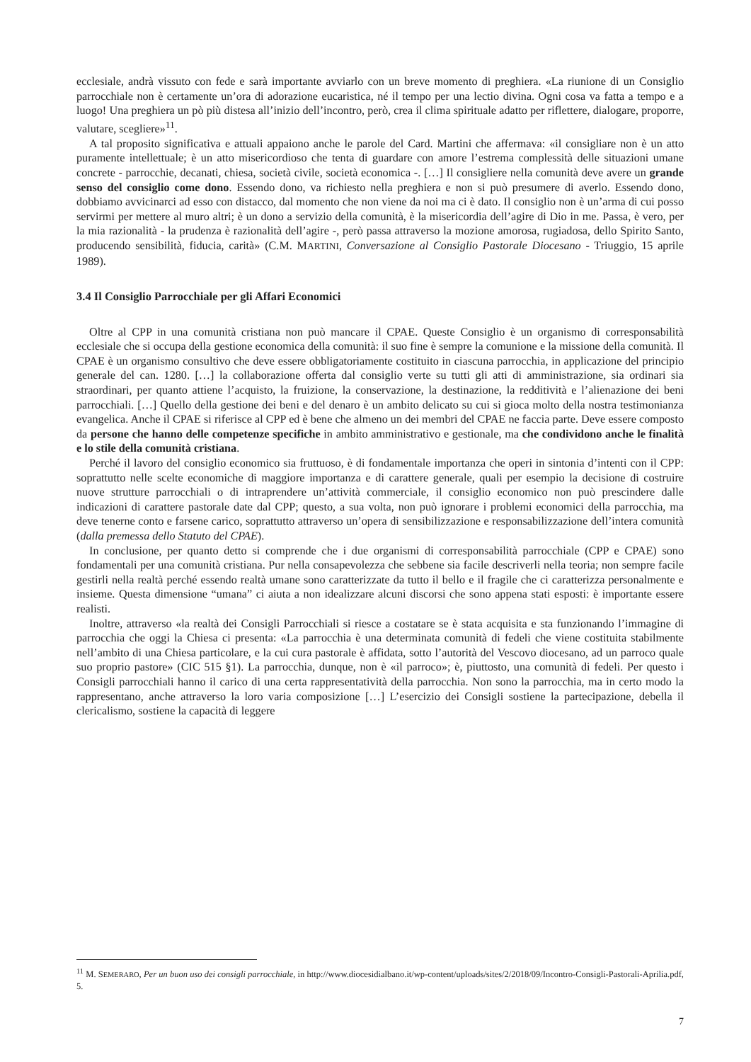ecclesiale, andrà vissuto con fede e sarà importante avviarlo con un breve momento di preghiera. «La riunione di un Consiglio parrocchiale non è certamente un’ora di adorazione eucaristica, né il tempo per una lectio divina. Ogni cosa va fatta a tempo e a luogo! Una preghiera un pò più distesa all’inizio dell’incontro, però, crea il clima spirituale adatto per riflettere, dialogare, proporre, valutare, scegliere»<sup>11</sup>.
A tal proposito significativa e attuali appaiono anche le parole del Card. Martini che affermava: «il consigliare non è un atto puramente intellettuale; è un atto misericordioso che tenta di guardare con amore l’estrema complessità delle situazioni umane concrete - parrocchie, decanati, chiesa, società civile, società economica -. […] Il consigliere nella comunità deve avere un grande senso del consiglio come dono. Essendo dono, va richiesto nella preghiera e non si può presumere di averlo. Essendo dono, dobbiamo avvicinarci ad esso con distacco, dal momento che non viene da noi ma ci è dato. Il consiglio non è un’arma di cui posso servirmi per mettere al muro altri; è un dono a servizio della comunità, è la misericordia dell’agire di Dio in me. Passa, è vero, per la mia razionalità - la prudenza è razionalità dell’agire -, però passa attraverso la mozione amorosa, rugiadosa, dello Spirito Santo, producendo sensibilità, fiducia, carità» (C.M. MARTINI, Conversazione al Consiglio Pastorale Diocesano - Triuggio, 15 aprile 1989).
3.4 Il Consiglio Parrocchiale per gli Affari Economici
Oltre al CPP in una comunità cristiana non può mancare il CPAE. Queste Consiglio è un organismo di corresponsabilità ecclesiale che si occupa della gestione economica della comunità: il suo fine è sempre la comunione e la missione della comunità. Il CPAE è un organismo consultivo che deve essere obbligatoriamente costituito in ciascuna parrocchia, in applicazione del principio generale del can. 1280. […] la collaborazione offerta dal consiglio verte su tutti gli atti di amministrazione, sia ordinari sia straordinari, per quanto attiene l’acquisto, la fruizione, la conservazione, la destinazione, la redditività e l’alienazione dei beni parrocchiali. […] Quello della gestione dei beni e del denaro è un ambito delicato su cui si gioca molto della nostra testimonianza evangelica. Anche il CPAE si riferisce al CPP ed è bene che almeno un dei membri del CPAE ne faccia parte. Deve essere composto da persone che hanno delle competenze specifiche in ambito amministrativo e gestionale, ma che condividono anche le finalità e lo stile della comunità cristiana.
Perché il lavoro del consiglio economico sia fruttuoso, è di fondamentale importanza che operi in sintonia d’intenti con il CPP: soprattutto nelle scelte economiche di maggiore importanza e di carattere generale, quali per esempio la decisione di costruire nuove strutture parrocchiali o di intraprendere un’attività commerciale, il consiglio economico non può prescindere dalle indicazioni di carattere pastorale date dal CPP; questo, a sua volta, non può ignorare i problemi economici della parrocchia, ma deve tenerne conto e farsene carico, soprattutto attraverso un’opera di sensibilizzazione e responsabilizzazione dell’intera comunità (dalla premessa dello Statuto del CPAE).
In conclusione, per quanto detto si comprende che i due organismi di corresponsabilità parrocchiale (CPP e CPAE) sono fondamentali per una comunità cristiana. Pur nella consapevolezza che sebbene sia facile descriverli nella teoria; non sempre facile gestirli nella realtà perché essendo realtà umane sono caratterizzate da tutto il bello e il fragile che ci caratterizza personalmente e insieme. Questa dimensione “umana” ci aiuta a non idealizzare alcuni discorsi che sono appena stati esposti: è importante essere realisti.
Inoltre, attraverso «la realtà dei Consigli Parrocchiali si riesce a costatare se è stata acquisita e sta funzionando l’immagine di parrocchia che oggi la Chiesa ci presenta: «La parrocchia è una determinata comunità di fedeli che viene costituita stabilmente nell’ambito di una Chiesa particolare, e la cui cura pastorale è affidata, sotto l’autorità del Vescovo diocesano, ad un parroco quale suo proprio pastore» (CIC 515 §1). La parrocchia, dunque, non è «il parroco»; è, piuttosto, una comunità di fedeli. Per questo i Consigli parrocchiali hanno il carico di una certa rappresentatività della parrocchia. Non sono la parrocchia, ma in certo modo la rappresentano, anche attraverso la loro varia composizione […] L’esercizio dei Consigli sostiene la partecipazione, debella il clericalismo, sostiene la capacità di leggere
<sup>11</sup> M. SEMERARO, Per un buon uso dei consigli parrocchiale, in http://www.diocesidialbano.it/wp-content/uploads/sites/2/2018/09/Incontro-Consigli-Pastorali-Aprilia.pdf, 5.
7